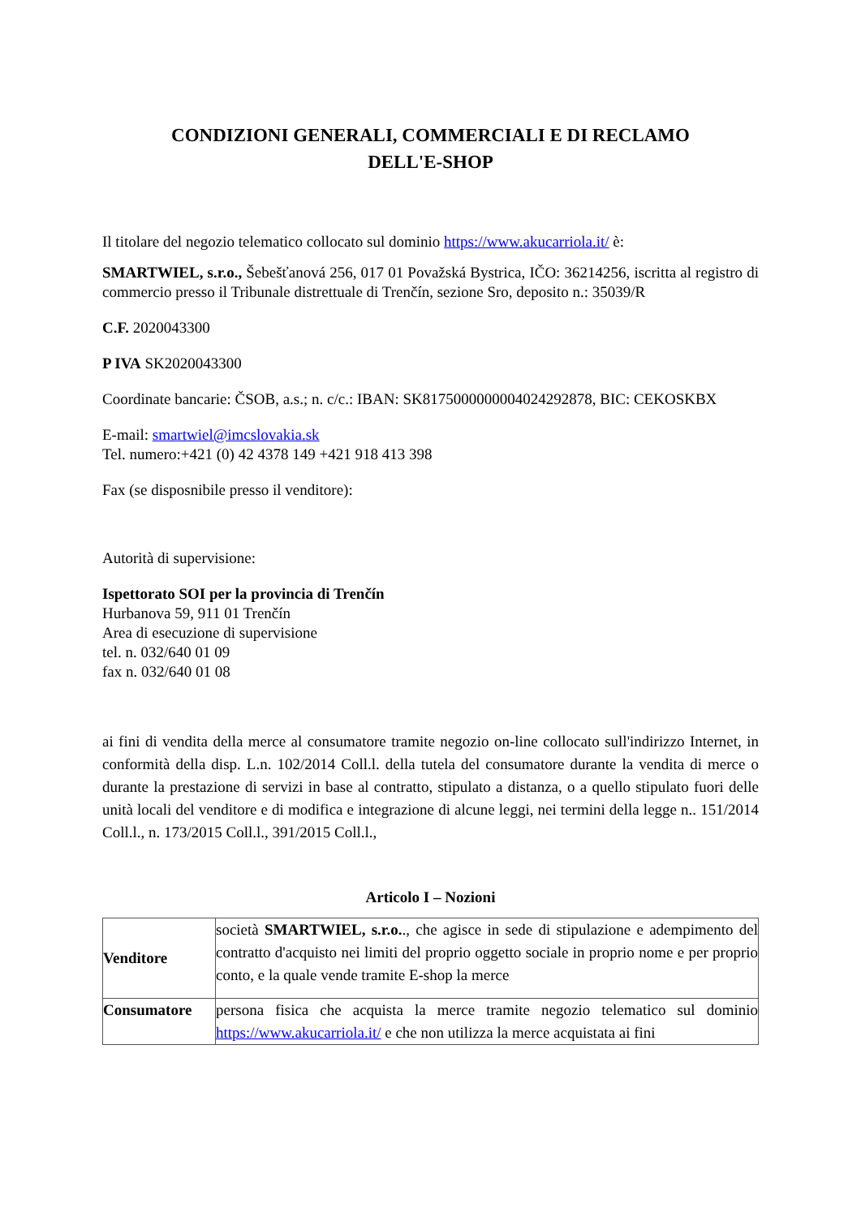CONDIZIONI GENERALI, COMMERCIALI E DI RECLAMO
DELL'E-SHOP
Il titolare del negozio telematico collocato sul dominio https://www.akucarriola.it/ è:
SMARTWIEL, s.r.o., Šebešťanová 256, 017 01 Považská Bystrica, IČO: 36214256, iscritta al registro di commercio presso il Tribunale distrettuale di Trenčín, sezione Sro, deposito n.: 35039/R
C.F. 2020043300
P IVA SK2020043300
Coordinate bancarie: ČSOB, a.s.; n. c/c.: IBAN: SK8175000000004024292878, BIC: CEKOSKBX
E-mail: smartwiel@imcslovakia.sk
Tel. numero:+421 (0) 42 4378 149 +421 918 413 398
Fax (se disposnibile presso il venditore):
Autorità di supervisione:
Ispettorato SOI per la provincia di Trenčín
Hurbanova 59, 911 01 Trenčín
Area di esecuzione di supervisione
tel. n. 032/640 01 09
fax n. 032/640 01 08
ai fini di vendita della merce al consumatore tramite negozio on-line collocato sull'indirizzo Internet, in conformità della disp. L.n. 102/2014 Coll.l. della tutela del consumatore durante la vendita di merce o durante la prestazione di servizi in base al contratto, stipulato a distanza, o a quello stipulato fuori delle unità locali del venditore e di modifica e integrazione di alcune leggi, nei termini della legge n.. 151/2014 Coll.l., n. 173/2015 Coll.l., 391/2015 Coll.l.,
Articolo I – Nozioni
| Venditore | società SMARTWIEL, s.r.o. ., che agisce in sede di stipulazione e adempimento del contratto d'acquisto nei limiti del proprio oggetto sociale in proprio nome e per proprio conto, e la quale vende tramite E-shop la merce |
| Consumatore | persona fisica che acquista la merce tramite negozio telematico sul dominio https://www.akucarriola.it/ e che non utilizza la merce acquistata ai fini |